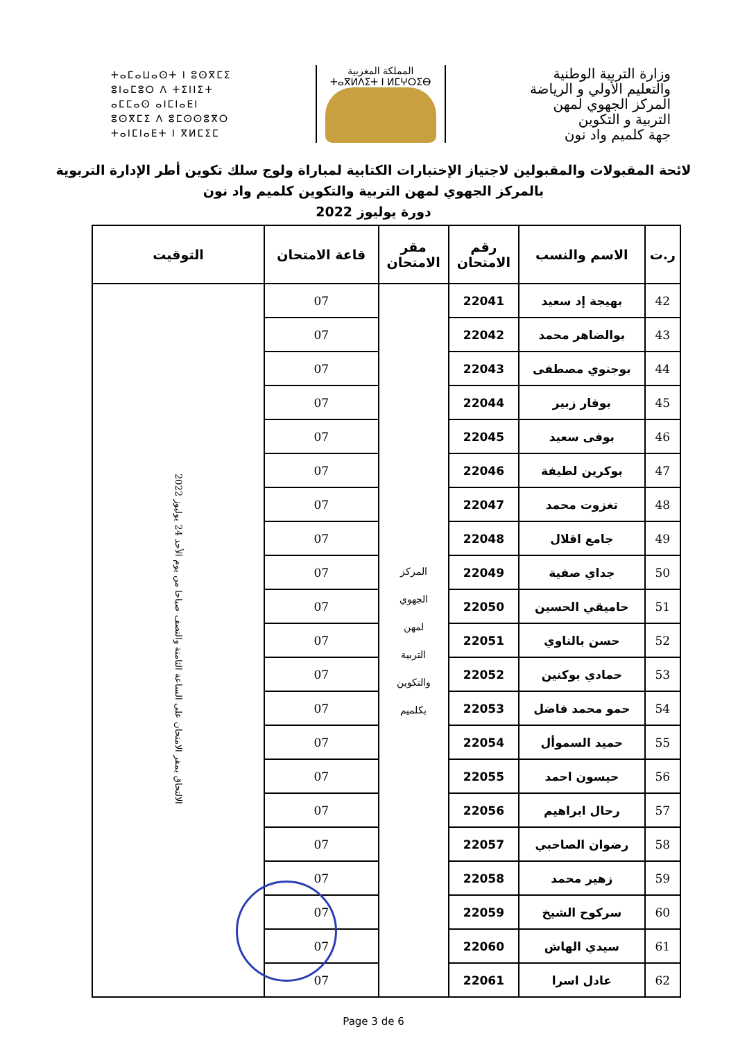وزارة التربية الوطنية
والتعليم الأولي و الرياضة
المركز الجهوي لمهن
التربية و التكوين
جهة كلميم واد نون
المملكة المغربية
ⵜⴰⴳⵍⴷⵉⵜ ⵏ ⵍⵎⵖⵔⵉⴱ
ⵜⴰⵎⴰⵡⴰⵙⵜ ⵏ ⵓⵙⴳⵎⵉ
ⵓⵏⴰⵎⵓⵔ ⴷ ⵜⵉⵏⵏⵉⵜ
ⴰⵎⵎⴰⵙ ⴰⵏⵎⵏⴰⴹⵏ
ⵓⵙⴳⵎⵉ ⴷ ⵓⵎⵙⵙⵓⴳⵔ
ⵜⴰⵏⵎⵏⴰⴹⵜ ⵏ ⴳⵍⵎⵉⵎ
لائحة المقبولات والمقبولين لاجتياز الإختبارات الكتابية لمباراة ولوج سلك تكوين أطر الإدارة التربوية
بالمركز الجهوي لمهن التربية والتكوين كلميم واد نون
دورة يوليوز 2022
| ر.ت | الاسم والنسب | رقم الامتحان | مقر الامتحان | قاعة الامتحان | التوقيت |
| --- | --- | --- | --- | --- | --- |
| 42 | بهيجة إد سعيد | 22041 | المركز الجهوي لمهن التربية والتكوين بكلميم | 07 | الالتحاق بمقر الامتحان على الساعة الثامنة والنصف صباحا من يوم الأحد 24 يوليوز 2022 |
| 43 | بوالضاهر محمد | 22042 | | 07 | |
| 44 | بوجنوي مصطفى | 22043 | | 07 | |
| 45 | بوفار زبير | 22044 | | 07 | |
| 46 | بوفى سعيد | 22045 | | 07 | |
| 47 | بوكرين لطيفة | 22046 | | 07 | |
| 48 | تغزوت محمد | 22047 | | 07 | |
| 49 | جامع اقلال | 22048 | | 07 | |
| 50 | جداي صفية | 22049 | | 07 | |
| 51 | حاميقي الحسين | 22050 | | 07 | |
| 52 | حسن بالناوي | 22051 | | 07 | |
| 53 | حمادي بوكنين | 22052 | | 07 | |
| 54 | حمو محمد فاضل | 22053 | | 07 | |
| 55 | حميد السموأل | 22054 | | 07 | |
| 56 | حيسون احمد | 22055 | | 07 | |
| 57 | رحال ابراهيم | 22056 | | 07 | |
| 58 | رضوان الصاحبي | 22057 | | 07 | |
| 59 | زهير محمد | 22058 | | 07 | |
| 60 | سركوح الشيخ | 22059 | | 07 | |
| 61 | سيدي الهاش | 22060 | | 07 | |
| 62 | عادل اسرا | 22061 | | 07 | |
Page 3 de 6